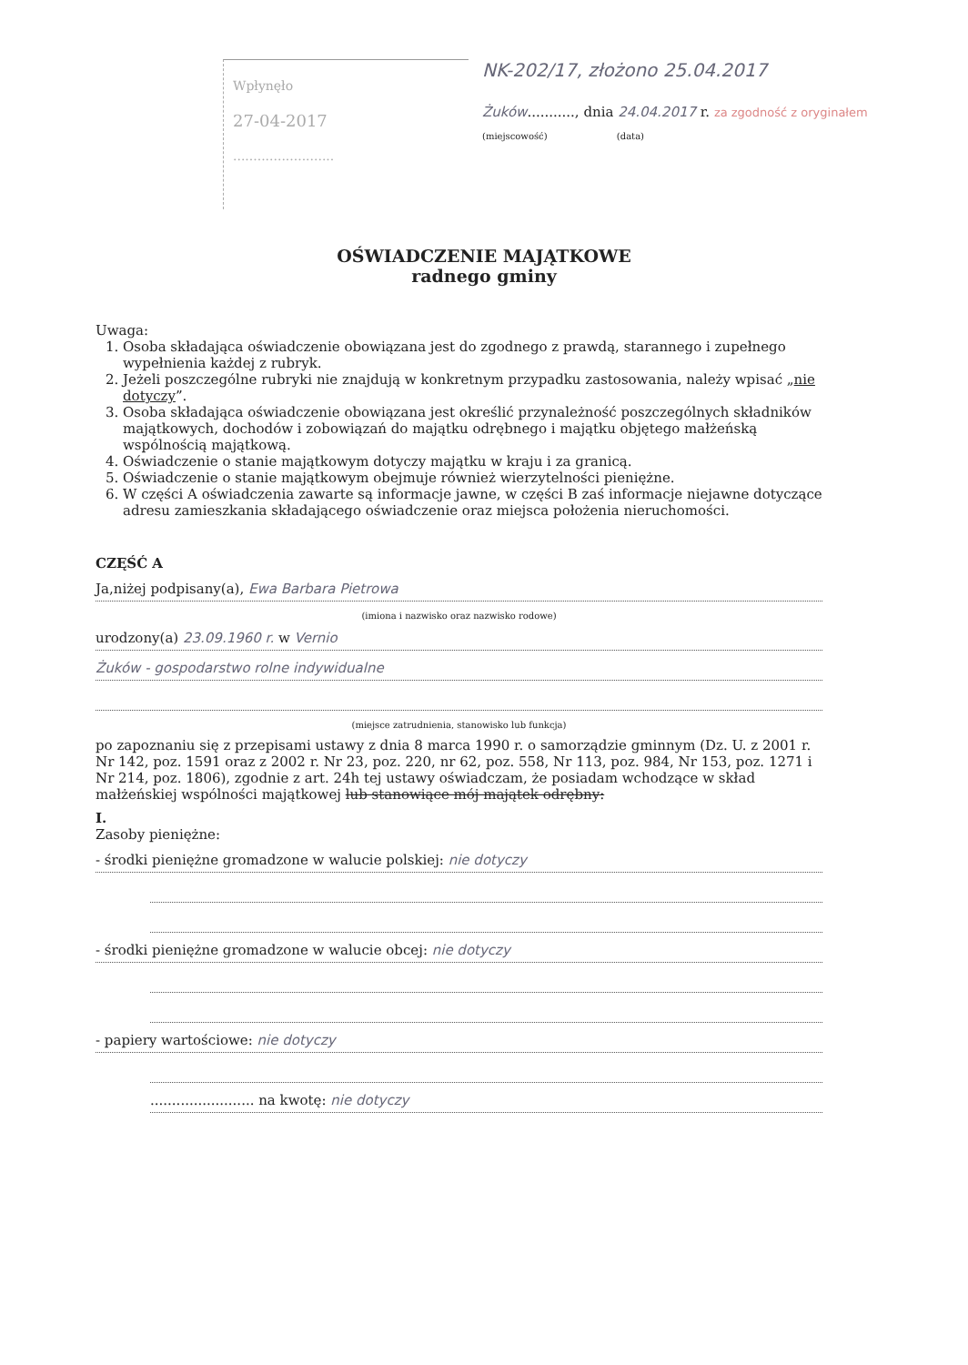Wpłynęło
27-04-2017
.........................
NK-202/17, złożono 25.04.2017
Żuków..........., dnia 24.04.2017 r. za zgodność z oryginałem
(miejscowość) (data)
OŚWIADCZENIE MAJĄTKOWE
radnego gminy
Uwaga:
1. Osoba składająca oświadczenie obowiązana jest do zgodnego z prawdą, starannego i zupełnego wypełnienia każdej z rubryk.
2. Jeżeli poszczególne rubryki nie znajdują w konkretnym przypadku zastosowania, należy wpisać „nie dotyczy”.
3. Osoba składająca oświadczenie obowiązana jest określić przynależność poszczególnych składników majątkowych, dochodów i zobowiązań do majątku odrębnego i majątku objętego małżeńską wspólnością majątkową.
4. Oświadczenie o stanie majątkowym dotyczy majątku w kraju i za granicą.
5. Oświadczenie o stanie majątkowym obejmuje również wierzytelności pieniężne.
6. W części A oświadczenia zawarte są informacje jawne, w części B zaś informacje niejawne dotyczące adresu zamieszkania składającego oświadczenie oraz miejsca położenia nieruchomości.
CZĘŚĆ A
Ja,niżej podpisany(a), Ewa Barbara Pietrowa
(imiona i nazwisko oraz nazwisko rodowe)
urodzony(a) 23.09.1960 r. w Vernio
Żuków - gospodarstwo rolne indywidualne
(miejsce zatrudnienia, stanowisko lub funkcja)
po zapoznaniu się z przepisami ustawy z dnia 8 marca 1990 r. o samorządzie gminnym (Dz. U. z 2001 r. Nr 142, poz. 1591 oraz z 2002 r. Nr 23, poz. 220, nr 62, poz. 558, Nr 113, poz. 984, Nr 153, poz. 1271 i Nr 214, poz. 1806), zgodnie z art. 24h tej ustawy oświadczam, że posiadam wchodzące w skład małżeńskiej wspólności majątkowej lub stanowiące mój majątek odrębny:
I.
Zasoby pieniężne:
- środki pieniężne gromadzone w walucie polskiej: nie dotyczy
- środki pieniężne gromadzone w walucie obcej: nie dotyczy
- papiery wartościowe: nie dotyczy
........................ na kwotę: nie dotyczy